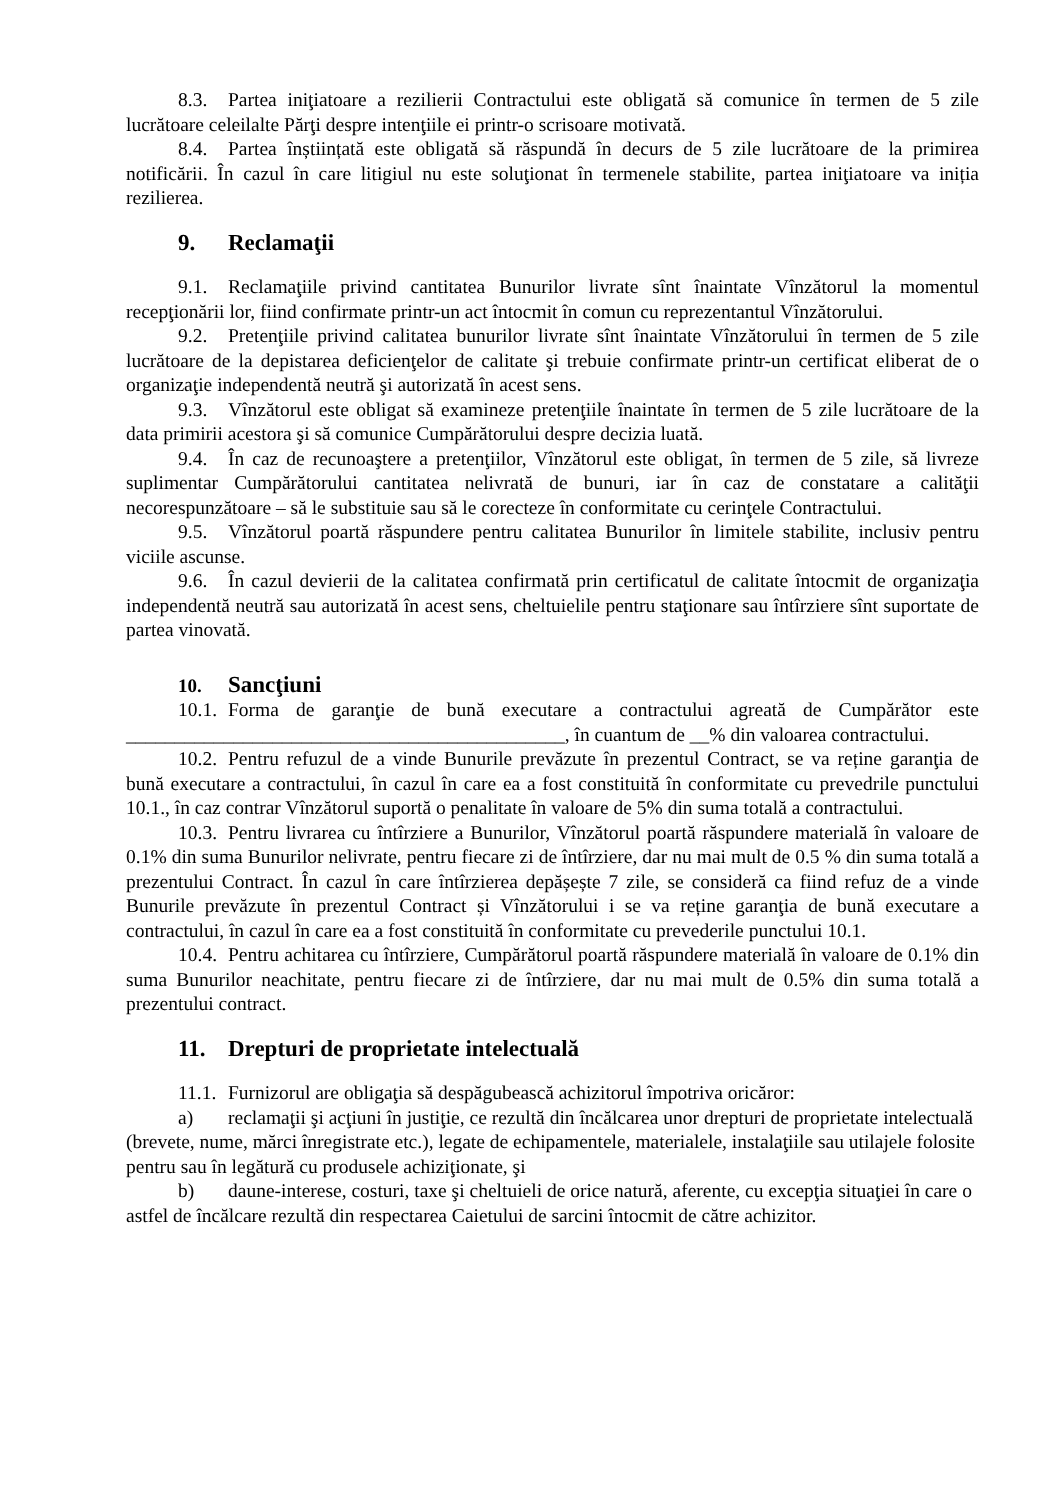8.3. Partea iniţiatoare a rezilierii Contractului este obligată să comunice în termen de 5 zile lucrătoare celeilalte Părţi despre intenţiile ei printr-o scrisoare motivată.
8.4. Partea înștiințată este obligată să răspundă în decurs de 5 zile lucrătoare de la primirea notificării. În cazul în care litigiul nu este soluţionat în termenele stabilite, partea iniţiatoare va iniția rezilierea.
9. Reclamaţii
9.1. Reclamaţiile privind cantitatea Bunurilor livrate sînt înaintate Vînzătorul la momentul recepţionării lor, fiind confirmate printr-un act întocmit în comun cu reprezentantul Vînzătorului.
9.2. Pretenţiile privind calitatea bunurilor livrate sînt înaintate Vînzătorului în termen de 5 zile lucrătoare de la depistarea deficienţelor de calitate şi trebuie confirmate printr-un certificat eliberat de o organizaţie independentă neutră şi autorizată în acest sens.
9.3. Vînzătorul este obligat să examineze pretenţiile înaintate în termen de 5 zile lucrătoare de la data primirii acestora şi să comunice Cumpărătorului despre decizia luată.
9.4. În caz de recunoaştere a pretenţiilor, Vînzătorul este obligat, în termen de 5 zile, să livreze suplimentar Cumpărătorului cantitatea nelivrată de bunuri, iar în caz de constatare a calităţii necorespunzătoare – să le substituie sau să le corecteze în conformitate cu cerinţele Contractului.
9.5. Vînzătorul poartă răspundere pentru calitatea Bunurilor în limitele stabilite, inclusiv pentru viciile ascunse.
9.6. În cazul devierii de la calitatea confirmată prin certificatul de calitate întocmit de organizaţia independentă neutră sau autorizată în acest sens, cheltuielile pentru staţionare sau întîrziere sînt suportate de partea vinovată.
10. Sancţiuni
10.1. Forma de garanţie de bună executare a contractului agreată de Cumpărător este _____________________________________________, în cuantum de __% din valoarea contractului.
10.2. Pentru refuzul de a vinde Bunurile prevăzute în prezentul Contract, se va reține garanţia de bună executare a contractului, în cazul în care ea a fost constituită în conformitate cu prevedrile punctului 10.1., în caz contrar Vînzătorul suportă o penalitate în valoare de 5% din suma totală a contractului.
10.3. Pentru livrarea cu întîrziere a Bunurilor, Vînzătorul poartă răspundere materială în valoare de 0.1% din suma Bunurilor nelivrate, pentru fiecare zi de întîrziere, dar nu mai mult de 0.5 % din suma totală a prezentului Contract. În cazul în care întîrzierea depășește 7 zile, se consideră ca fiind refuz de a vinde Bunurile prevăzute în prezentul Contract și Vînzătorului i se va reține garanţia de bună executare a contractului, în cazul în care ea a fost constituită în conformitate cu prevederile punctului 10.1.
10.4. Pentru achitarea cu întîrziere, Cumpărătorul poartă răspundere materială în valoare de 0.1% din suma Bunurilor neachitate, pentru fiecare zi de întîrziere, dar nu mai mult de 0.5% din suma totală a prezentului contract.
11. Drepturi de proprietate intelectuală
11.1. Furnizorul are obligaţia să despăgubească achizitorul împotriva oricăror:
a) reclamaţii şi acţiuni în justiţie, ce rezultă din încălcarea unor drepturi de proprietate intelectuală (brevete, nume, mărci înregistrate etc.), legate de echipamentele, materialele, instalaţiile sau utilajele folosite pentru sau în legătură cu produsele achiziţionate, şi
b) daune-interese, costuri, taxe şi cheltuieli de orice natură, aferente, cu excepţia situaţiei în care o astfel de încălcare rezultă din respectarea Caietului de sarcini întocmit de către achizitor.